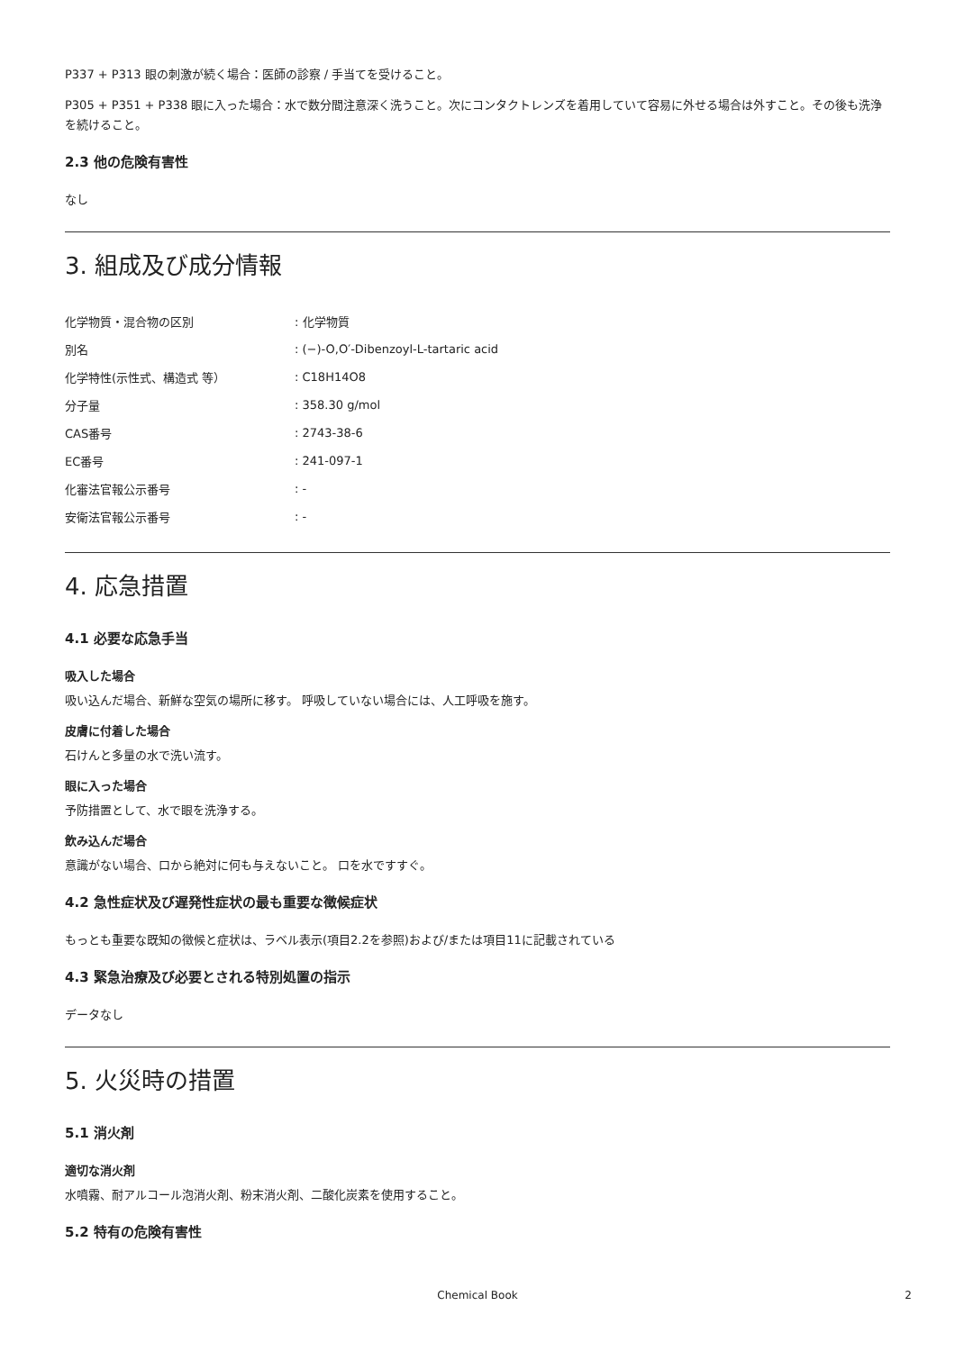P337 + P313 眼の刺激が続く場合：医師の診察 / 手当てを受けること。
P305 + P351 + P338 眼に入った場合：水で数分間注意深く洗うこと。次にコンタクトレンズを着用していて容易に外せる場合は外すこと。その後も洗浄を続けること。
2.3 他の危険有害性
なし
3. 組成及び成分情報
| 化学物質・混合物の区別 | : 化学物質 |
| 別名 | : (−)-O,O′-Dibenzoyl-L-tartaric acid |
| 化学特性(示性式、構造式 等） | : C18H14O8 |
| 分子量 | : 358.30 g/mol |
| CAS番号 | : 2743-38-6 |
| EC番号 | : 241-097-1 |
| 化審法官報公示番号 | : - |
| 安衛法官報公示番号 | : - |
4. 応急措置
4.1 必要な応急手当
吸入した場合
吸い込んだ場合、新鮮な空気の場所に移す。 呼吸していない場合には、人工呼吸を施す。
皮膚に付着した場合
石けんと多量の水で洗い流す。
眼に入った場合
予防措置として、水で眼を洗浄する。
飲み込んだ場合
意識がない場合、口から絶対に何も与えないこと。 口を水ですすぐ。
4.2 急性症状及び遅発性症状の最も重要な徴候症状
もっとも重要な既知の徴候と症状は、ラベル表示(項目2.2を参照)および/または項目11に記載されている
4.3 緊急治療及び必要とされる特別処置の指示
データなし
5. 火災時の措置
5.1 消火剤
適切な消火剤
水噴霧、耐アルコール泡消火剤、粉末消火剤、二酸化炭素を使用すること。
5.2 特有の危険有害性
Chemical Book 2